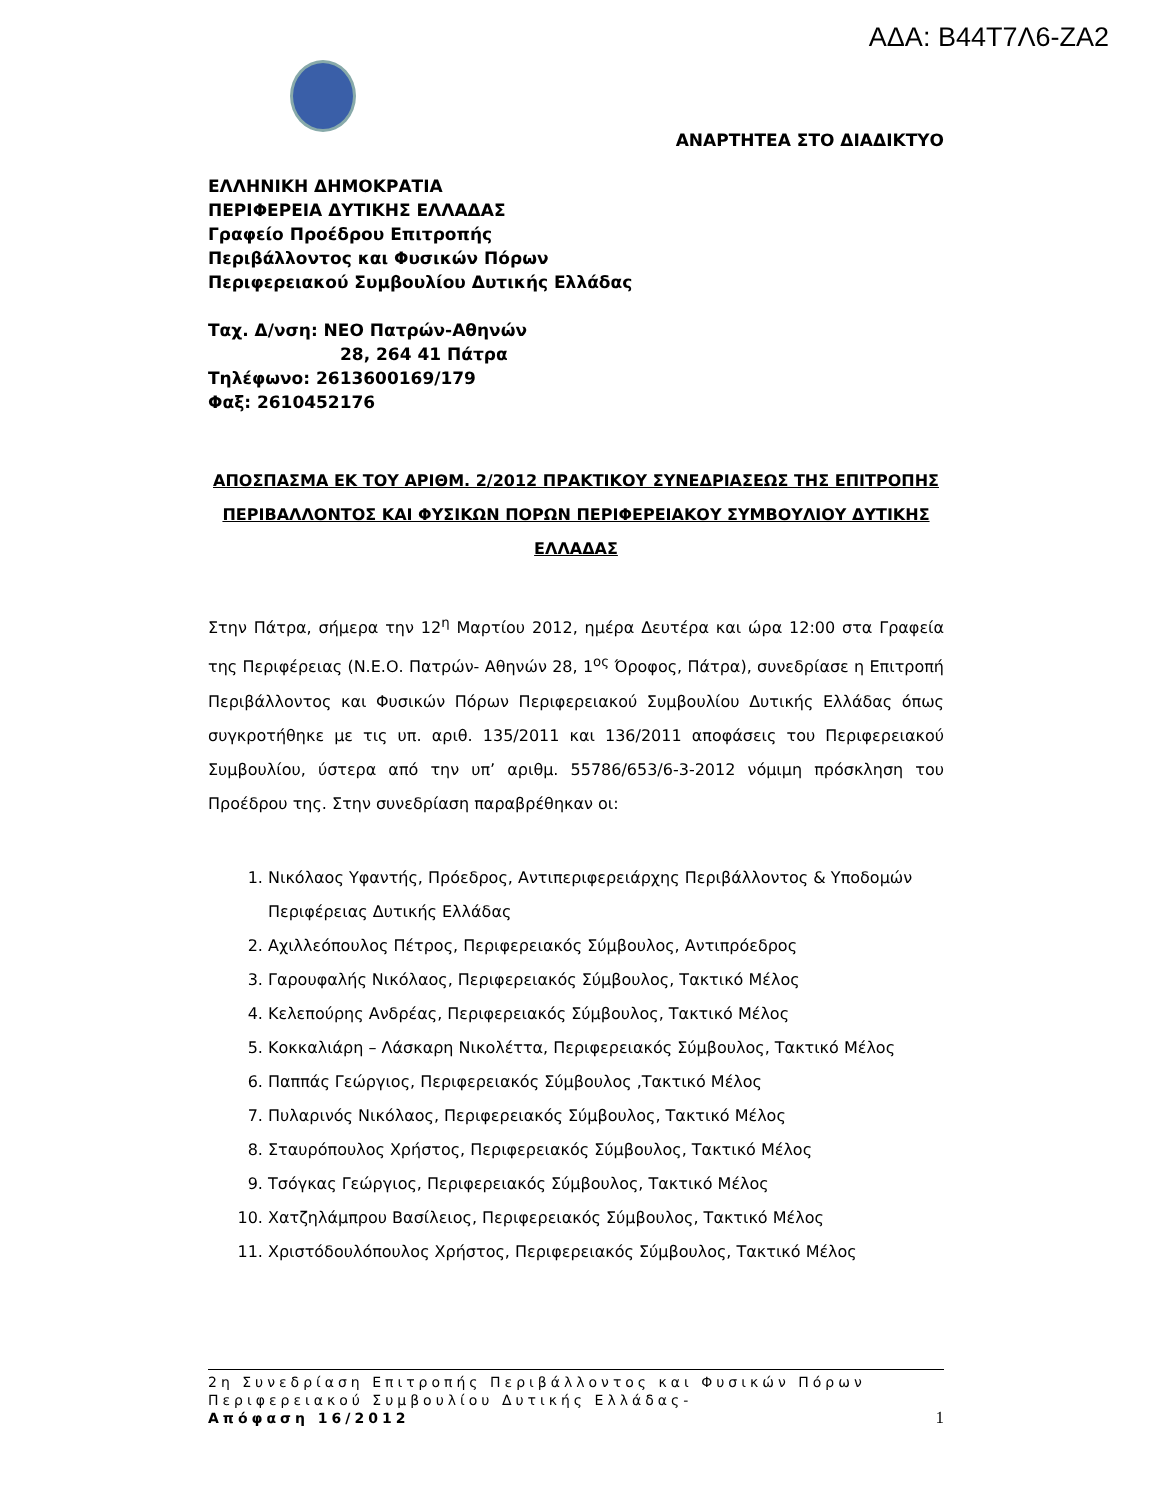ΑΔΑ: Β44Τ7Λ6-ΖΑ2
ΑΝΑΡΤΗΤΕΑ ΣΤΟ ΔΙΑΔΙΚΤΥΟ
ΕΛΛΗΝΙΚΗ ΔΗΜΟΚΡΑΤΙΑ
ΠΕΡΙΦΕΡΕΙΑ ΔΥΤΙΚΗΣ ΕΛΛΑΔΑΣ
Γραφείο Προέδρου Επιτροπής
Περιβάλλοντος και Φυσικών Πόρων
Περιφερειακού Συμβουλίου Δυτικής Ελλάδας
Ταχ. Δ/νση: ΝΕΟ Πατρών-Αθηνών
28, 264 41 Πάτρα
Τηλέφωνο: 2613600169/179
Φαξ: 2610452176
ΑΠΟΣΠΑΣΜΑ ΕΚ ΤΟΥ ΑΡΙΘΜ. 2/2012 ΠΡΑΚΤΙΚΟΥ ΣΥΝΕΔΡΙΑΣΕΩΣ ΤΗΣ ΕΠΙΤΡΟΠΗΣ ΠΕΡΙΒΑΛΛΟΝΤΟΣ ΚΑΙ ΦΥΣΙΚΩΝ ΠΟΡΩΝ ΠΕΡΙΦΕΡΕΙΑΚΟΥ ΣΥΜΒΟΥΛΙΟΥ ΔΥΤΙΚΗΣ ΕΛΛΑΔΑΣ
Στην Πάτρα, σήμερα την 12<sup>η</sup> Μαρτίου 2012, ημέρα Δευτέρα και ώρα 12:00 στα Γραφεία της Περιφέρειας (Ν.Ε.Ο. Πατρών- Αθηνών 28, 1<sup>ος</sup> Όροφος, Πάτρα), συνεδρίασε η Επιτροπή Περιβάλλοντος και Φυσικών Πόρων Περιφερειακού Συμβουλίου Δυτικής Ελλάδας όπως συγκροτήθηκε με τις υπ. αριθ. 135/2011 και 136/2011 αποφάσεις του Περιφερειακού Συμβουλίου, ύστερα από την υπ’ αριθμ. 55786/653/6-3-2012 νόμιμη πρόσκληση του Προέδρου της. Στην συνεδρίαση παραβρέθηκαν οι:
1. Νικόλαος Υφαντής, Πρόεδρος, Αντιπεριφερειάρχης Περιβάλλοντος & Υποδομών Περιφέρειας Δυτικής Ελλάδας
2. Αχιλλεόπουλος Πέτρος, Περιφερειακός Σύμβουλος, Αντιπρόεδρος
3. Γαρουφαλής Νικόλαος, Περιφερειακός Σύμβουλος, Τακτικό Μέλος
4. Κελεπούρης Ανδρέας, Περιφερειακός Σύμβουλος, Τακτικό Μέλος
5. Κοκκαλιάρη – Λάσκαρη Νικολέττα, Περιφερειακός Σύμβουλος, Τακτικό Μέλος
6. Παππάς Γεώργιος, Περιφερειακός Σύμβουλος ,Τακτικό Μέλος
7. Πυλαρινός Νικόλαος, Περιφερειακός Σύμβουλος, Τακτικό Μέλος
8. Σταυρόπουλος Χρήστος, Περιφερειακός Σύμβουλος, Τακτικό Μέλος
9. Τσόγκας Γεώργιος, Περιφερειακός Σύμβουλος, Τακτικό Μέλος
10. Χατζηλάμπρου Βασίλειος, Περιφερειακός Σύμβουλος, Τακτικό Μέλος
11. Χριστόδουλόπουλος Χρήστος, Περιφερειακός Σύμβουλος, Τακτικό Μέλος
2η Συνεδρίαση Επιτροπής Περιβάλλοντος και Φυσικών Πόρων Περιφερειακού Συμβουλίου Δυτικής Ελλάδας-
Απόφαση 16/2012 1